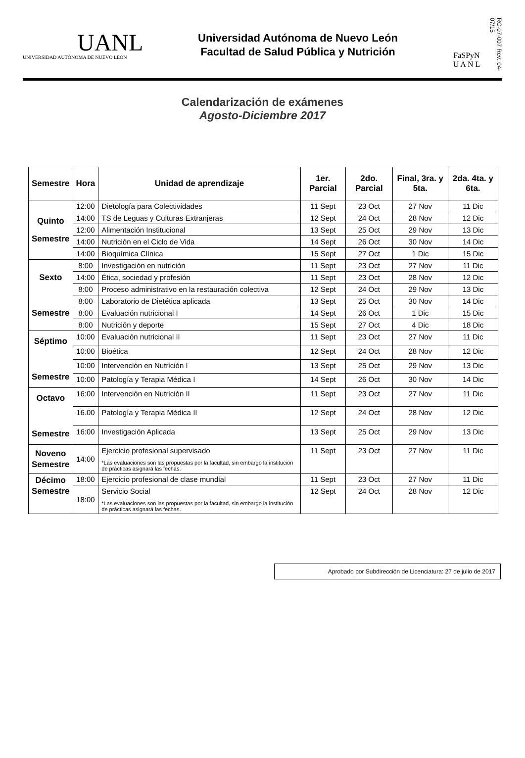UANL
UNIVERSIDAD AUTÓNOMA DE NUEVO LEÓN
Universidad Autónoma de Nuevo León
Facultad de Salud Pública y Nutrición
FaSPyN
U A N L
RC-07-007 Rev: 04-07/15
Calendarización de exámenes
Agosto-Diciembre 2017
| Semestre | Hora | Unidad de aprendizaje | 1er. Parcial | 2do. Parcial | Final, 3ra. y 5ta. | 2da. 4ta. y 6ta. |
| --- | --- | --- | --- | --- | --- | --- |
| Quinto Semestre | 12:00 | Dietología para Colectividades | 11 Sept | 23 Oct | 27 Nov | 11 Dic |
| | 14:00 | TS de Leguas y Culturas Extranjeras | 12 Sept | 24 Oct | 28 Nov | 12 Dic |
| | 12:00 | Alimentación Institucional | 13 Sept | 25 Oct | 29 Nov | 13 Dic |
| | 14:00 | Nutrición en el Ciclo de Vida | 14 Sept | 26 Oct | 30 Nov | 14 Dic |
| | 14:00 | Bioquímica Clínica | 15 Sept | 27 Oct | 1 Dic | 15 Dic |
| Sexto Semestre | 8:00 | Investigación en nutrición | 11 Sept | 23 Oct | 27 Nov | 11 Dic |
| | 14:00 | Ética, sociedad y profesión | 11 Sept | 23 Oct | 28 Nov | 12 Dic |
| | 8:00 | Proceso administrativo en la restauración colectiva | 12 Sept | 24 Oct | 29 Nov | 13 Dic |
| | 8:00 | Laboratorio de Dietética aplicada | 13 Sept | 25 Oct | 30 Nov | 14 Dic |
| | 8:00 | Evaluación nutricional I | 14 Sept | 26 Oct | 1 Dic | 15 Dic |
| | 8:00 | Nutrición y deporte | 15 Sept | 27 Oct | 4 Dic | 18 Dic |
| Séptimo Semestre | 10:00 | Evaluación nutricional II | 11 Sept | 23 Oct | 27 Nov | 11 Dic |
| | 10:00 | Bioética | 12 Sept | 24 Oct | 28 Nov | 12 Dic |
| | 10:00 | Intervención en Nutrición I | 13 Sept | 25 Oct | 29 Nov | 13 Dic |
| | 10:00 | Patología y Terapia Médica I | 14 Sept | 26 Oct | 30 Nov | 14 Dic |
| Octavo Semestre | 16:00 | Intervención en Nutrición II | 11 Sept | 23 Oct | 27 Nov | 11 Dic |
| | 16.00 | Patología y Terapia Médica II | 12 Sept | 24 Oct | 28 Nov | 12 Dic |
| | 16:00 | Investigación Aplicada | 13 Sept | 25 Oct | 29 Nov | 13 Dic |
| Noveno Semestre | 14:00 | Ejercicio profesional supervisado *Las evaluaciones son las propuestas por la facultad, sin embargo la institución de prácticas asignará las fechas. | 11 Sept | 23 Oct | 27 Nov | 11 Dic |
| Décimo Semestre | 18:00 | Ejercicio profesional de clase mundial | 11 Sept | 23 Oct | 27 Nov | 11 Dic |
| | 18:00 | Servicio Social *Las evaluaciones son las propuestas por la facultad, sin embargo la institución de prácticas asignará las fechas. | 12 Sept | 24 Oct | 28 Nov | 12 Dic |
Aprobado por Subdirección de Licenciatura: 27 de julio de 2017